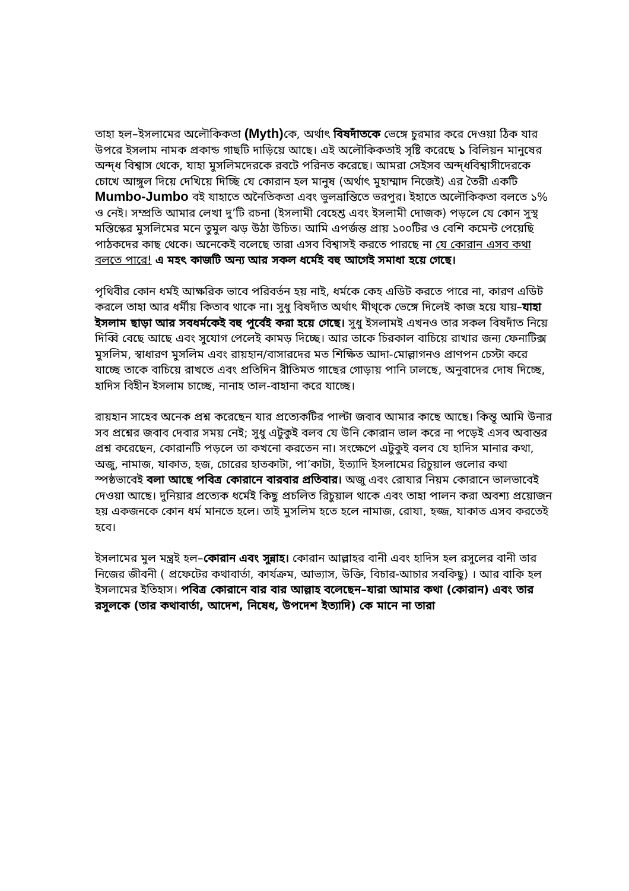তাহা হল–ইসলামের অলৌকিকতা (Myth) কে, অর্থাৎ বিষদাঁতকে ভেঙ্গে চুরমার করে দেওয়া ঠিক যার উপরে ইসলাম নামক প্রকান্ড গাছটি দাড়িয়ে আছে। এই অলৌকিকতাই সৃষ্টি করেছে ১ বিলিয়ন মানুষের অন্দ্ধ বিশ্বাস থেকে, যাহা মুসলিমদেরকে রবটে পরিনত করেছে। আমরা সেইসব অন্দ্ধবিশ্বাসীদেরকে চোখে আঙ্গুল দিয়ে দেখিয়ে দিচ্ছি যে কোরান হল মানুষ (অর্থাৎ মুহাম্মাদ নিজেই) এর তৈরী একটি Mumbo-Jumbo বই যাহাতে অনৈতিকতা এবং ভুলভ্রান্তিতে ভরপুর। ইহাতে অলৌকিকতা বলতে ১% ও নেই। সম্প্রতি আমার লেখা দু’টি রচনা (ইসলামী বেহেশ্ত এবং ইসলামী দোজক) পড়লে যে কোন সুস্থ মস্তিস্কের মুসলিমের মনে তুমুল ঝড় উঠা উচিত। আমি এপর্জন্ত প্রায় ১০০টির ও বেশি কমেন্ট পেয়েছি পাঠকদের কাছ থেকে। অনেকেই বলেছে তারা এসব বিশ্বাসই করতে পারছে না যে কোরান এসব কথা বলতে পারে! এ মহৎ কাজটি অন্য আর সকল ধর্মেই বহু আগেই সমাধা হয়ে গেছে।
পৃথিবীর কোন ধর্মই আক্ষরিক ভাবে পরিবর্তন হয় নাই, ধর্মকে কেহ এডিট করতে পারে না, কারণ এডিট করলে তাহা আর ধর্মীয় কিতাব থাকে না। সুধু বিষদাঁত অর্থাৎ মীথ্কে ভেঙ্গে দিলেই কাজ হয়ে যায়–যাহা ইসলাম ছাড়া আর সবধর্মকেই বহু পুর্বেই করা হয়ে গেছে। সুধু ইসলামই এখনও তার সকল বিষদাঁত নিয়ে দিব্বি বেছে আছে এবং সুযোগ পেলেই কামড় দিচ্ছে। আর তাকে চিরকাল বাচিয়ে রাখার জন্য ফেনাটিক্স মুসলিম, স্বাধারণ মুসলিম এবং রায়হান/বাসারদের মত শিক্ষিত আদা-মোল্লাগনও প্রাণপন চেস্টা করে যাচ্ছে তাকে বাচিয়ে রাখতে এবং প্রতিদিন রীতিমত গাছের গোড়ায় পানি ঢালছে, অনুবাদের দোষ দিচ্ছে, হাদিস বিহীন ইসলাম চাচ্ছে, নানাহ তাল-বাহানা করে যাচ্ছে।
রায়হান সাহেব অনেক প্রশ্ন করেছেন যার প্রত্যেকটির পাল্টা জবাব আমার কাছে আছে। কিন্তূ আমি উনার সব প্রশ্নের জবাব দেবার সময় নেই; সুধু এটুকুই বলব যে উনি কোরান ভাল করে না পড়েই এসব অবান্তর প্রশ্ন করেছেন, কোরানটি পড়লে তা কখনো করতেন না। সংক্ষেপে এটুকুই বলব যে হাদিস মানার কথা, অজু, নামাজ, যাকাত, হজ, চোরের হাতকাটা, পা’কাটা, ইত্যাদি ইসলামের রিচুয়াল গুলোর কথা স্পষ্ঠভাবেই বলা আছে পবিত্র কোরানে বারবার প্রতিবার। অজু এবং রোযার নিয়ম কোরানে ভালভাবেই দেওয়া আছে। দুনিয়ার প্রত্যেক ধর্মেই কিছু প্রচলিত রিচুয়াল থাকে এবং তাহা পালন করা অবশ্য প্রয়োজন হয় একজনকে কোন ধর্ম মানতে হলে। তাই মুসলিম হতে হলে নামাজ, রোযা, হজ্জ, যাকাত এসব করতেই হবে।
ইসলামের মুল মন্ত্রই হল–কোরান এবং সুন্নাহ। কোরান আল্লাহর বানী এবং হাদিস হল রসুলের বানী তার নিজের জীবনী ( প্রফেটের কথাবার্তা, কার্যক্রম, আভ্যাস, উক্তি, বিচার-আচার সবকিছু) । আর বাকি হল ইসলামের ইতিহাস। পবিত্র কোরানে বার বার আল্লাহ বলেছেন–যারা আমার কথা (কোরান) এবং তার রসুলকে (তার কথাবার্তা, আদেশ, নিষেধ, উপদেশ ইত্যাদি) কে মানে না তারা